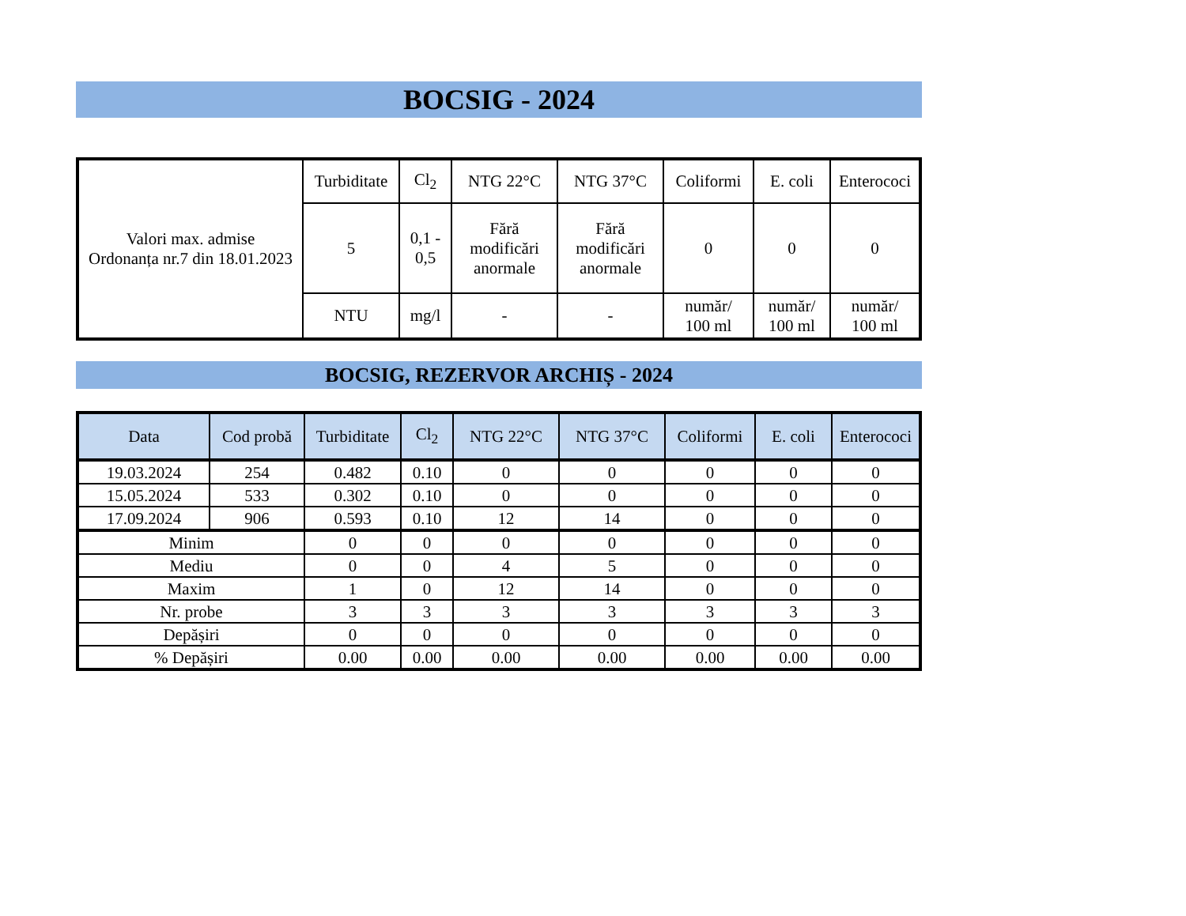BOCSIG - 2024
| Valori max. admise Ordonanța nr.7 din 18.01.2023 | Turbiditate | Cl<sub>2</sub> | NTG 22°C | NTG 37°C | Coliformi | E. coli | Enterococi |
| | 5 | 0,1 - 0,5 | Fără modificări anormale | Fără modificări anormale | 0 | 0 | 0 |
| | NTU | mg/l | - | - | număr/ 100 ml | număr/ 100 ml | număr/ 100 ml |
BOCSIG, REZERVOR ARCHIȘ - 2024
| Data | Cod probă | Turbiditate | Cl<sub>2</sub> | NTG 22°C | NTG 37°C | Coliformi | E. coli | Enterococi |
| --- | --- | --- | --- | --- | --- | --- | --- | --- |
| 19.03.2024 | 254 | 0.482 | 0.10 | 0 | 0 | 0 | 0 | 0 |
| 15.05.2024 | 533 | 0.302 | 0.10 | 0 | 0 | 0 | 0 | 0 |
| 17.09.2024 | 906 | 0.593 | 0.10 | 12 | 14 | 0 | 0 | 0 |
| Minim | | 0 | 0 | 0 | 0 | 0 | 0 | 0 |
| Mediu | | 0 | 0 | 4 | 5 | 0 | 0 | 0 |
| Maxim | | 1 | 0 | 12 | 14 | 0 | 0 | 0 |
| Nr. probe | | 3 | 3 | 3 | 3 | 3 | 3 | 3 |
| Depășiri | | 0 | 0 | 0 | 0 | 0 | 0 | 0 |
| % Depășiri | | 0.00 | 0.00 | 0.00 | 0.00 | 0.00 | 0.00 | 0.00 |